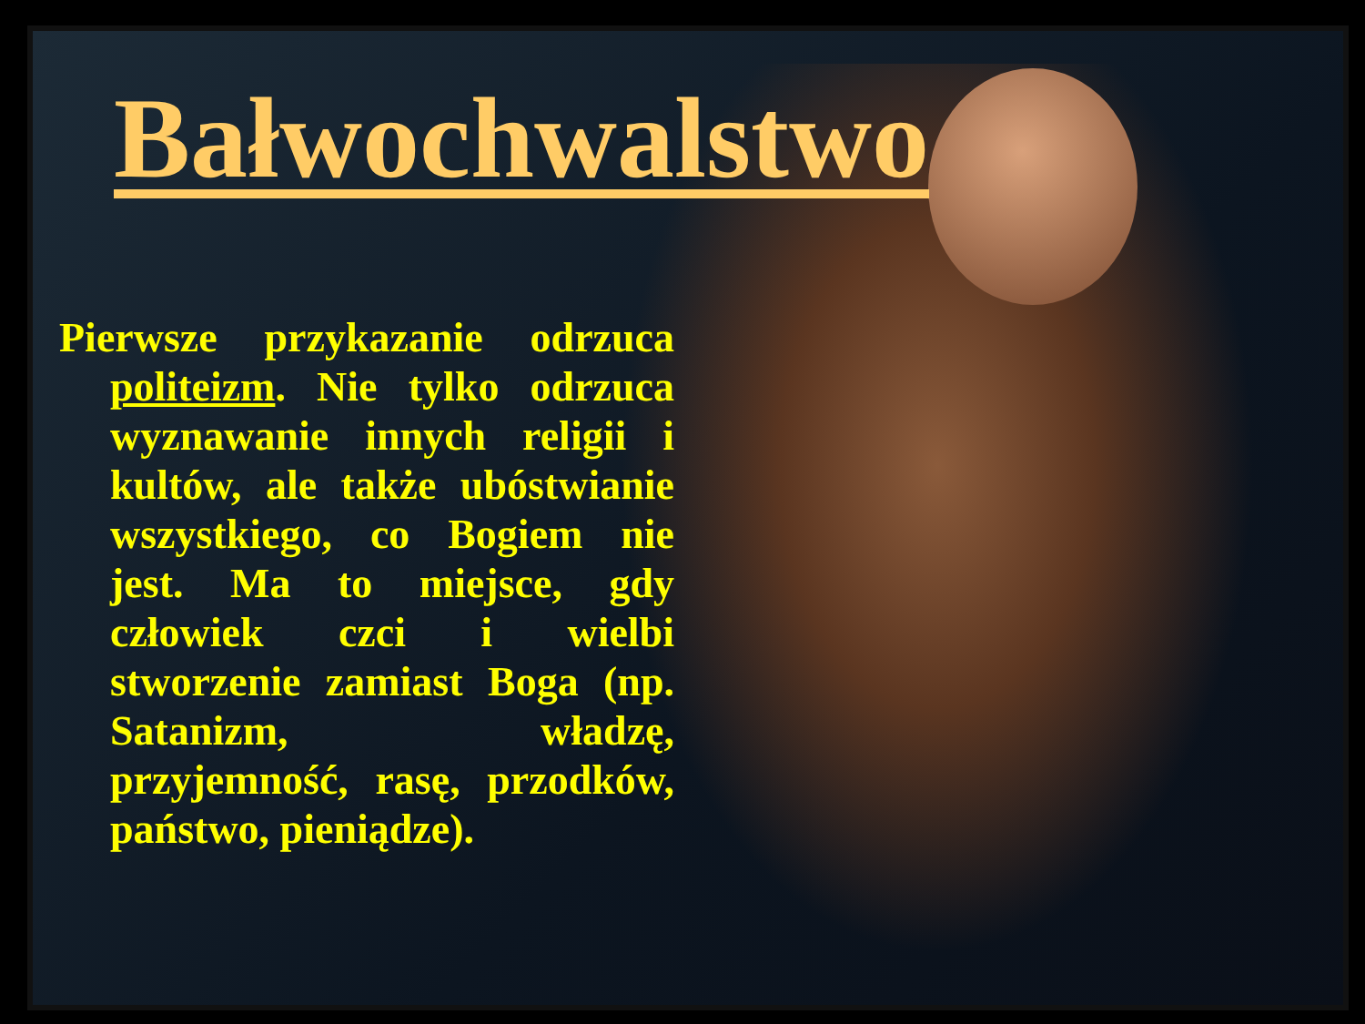Bałwochwalstwo
Pierwsze przykazanie odrzuca politeizm. Nie tylko odrzuca wyznawanie innych religii i kultów, ale także ubóstwianie wszystkiego, co Bogiem nie jest. Ma to miejsce, gdy człowiek czci i wielbi stworzenie zamiast Boga (np. Satanizm, władzę, przyjemność, rasę, przodków, państwo, pieniądze).